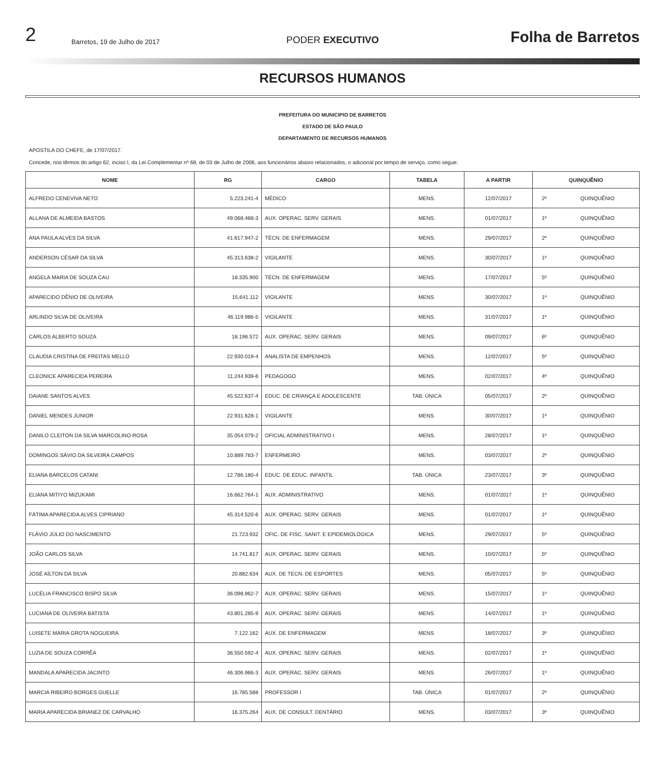2 Barretos, 19 de Julho de 2017 PODER EXECUTIVO Folha de Barretos
RECURSOS HUMANOS
PREFEITURA DO MUNICIPIO DE BARRETOS
ESTADO DE SÃO PAULO
DEPARTAMENTO DE RECURSOS HUMANOS
APOSTILA DO CHEFE, de 17/07/2017.
Concede, nos têrmos do artigo 62, inciso I, da Lei Complementar nº 68, de 03 de Julho de 2006, aos funcionários abaixo relacionados, o adicional por tempo de serviço, como segue:
| NOME | RG | CARGO | TABELA | A PARTIR | QUINQUÊNIO | |
| --- | --- | --- | --- | --- | --- | --- |
| ALFREDO CENEVIVA NETO | 5.223.241-4 | MÉDICO | MENS. | 12/07/2017 | 2º | QUINQUÊNIO |
| ALLANA DE ALMEIDA BASTOS | 49.068.468-3 | AUX. OPERAC. SERV. GERAIS | MENS. | 01/07/2017 | 1º | QUINQUÊNIO |
| ANA PAULA ALVES DA SILVA | 41.617.947-2 | TÉCN. DE ENFERMAGEM | MENS. | 29/07/2017 | 2º | QUINQUÊNIO |
| ANDERSON CÉSAR DA SILVA | 45.313.638-2 | VIGILANTE | MENS. | 30/07/2017 | 1º | QUINQUÊNIO |
| ANGELA MARIA DE SOUZA CAU | 18.335.900 | TÉCN. DE ENFERMAGEM | MENS. | 17/07/2017 | 5º | QUINQUÊNIO |
| APARECIDO DÊNIO DE OLIVEIRA | 15.641.112 | VIGILANTE | MENS. | 30/07/2017 | 1º | QUINQUÊNIO |
| ARLINDO SILVA DE OLIVEIRA | 46.119.986-5 | VIGILANTE | MENS. | 31/07/2017 | 1º | QUINQUÊNIO |
| CARLOS ALBERTO SOUZA | 18.196.572 | AUX. OPERAC. SERV. GERAIS | MENS. | 09/07/2017 | 6º | QUINQUÊNIO |
| CLAUDIA CRISTINA DE FREITAS MELLO | 22.930.019-4 | ANALISTA DE EMPENHOS | MENS. | 12/07/2017 | 5º | QUINQUÊNIO |
| CLEONICE APARECIDA PEREIRA | 11.244.939-6 | PEDAGOGO | MENS. | 02/07/2017 | 4º | QUINQUÊNIO |
| DAIANE SANTOS ALVES | 45.522.637-4 | EDUC. DE CRIANÇA E ADOLESCENTE | TAB. ÚNICA | 05/07/2017 | 2º | QUINQUÊNIO |
| DANIEL MENDES JUNIOR | 22.931.628-1 | VIGILANTE | MENS. | 30/07/2017 | 1º | QUINQUÊNIO |
| DANILO CLEITON DA SILVA MARCOLINO ROSA | 35.054.079-2 | OFICIAL ADMINISTRATIVO I | MENS. | 28/07/2017 | 1º | QUINQUÊNIO |
| DOMINGOS SÁVIO DA SILVEIRA CAMPOS | 10.889.783-7 | ENFERMEIRO | MENS. | 03/07/2017 | 2º | QUINQUÊNIO |
| ELIANA BARCELOS CATANI | 12.786.180-4 | EDUC. DE EDUC. INFANTIL | TAB. ÚNICA | 23/07/2017 | 3º | QUINQUÊNIO |
| ELIANA MITIYO MIZUKAMI | 16.662.764-1 | AUX. ADMINISTRATIVO | MENS. | 01/07/2017 | 1º | QUINQUÊNIO |
| FÁTIMA APARECIDA ALVES CIPRIANO | 45.314.520-6 | AUX. OPERAC. SERV. GERAIS | MENS. | 01/07/2017 | 1º | QUINQUÊNIO |
| FLÁVIO JÚLIO DO NASCIMENTO | 21.723.932 | OFIC. DE FISC. SANIT. E EPIDEMIOLÓGICA | MENS. | 29/07/2017 | 5º | QUINQUÊNIO |
| JOÃO CARLOS SILVA | 14.741.817 | AUX. OPERAC. SERV. GERAIS | MENS. | 10/07/2017 | 5º | QUINQUÊNIO |
| JOSÉ AÍLTON DA SILVA | 20.882.634 | AUX. DE TECN. DE ESPORTES | MENS. | 05/07/2017 | 5º | QUINQUÊNIO |
| LUCÉLIA FRANCISCO BISPO SILVA | 36.098.962-7 | AUX. OPERAC. SERV. GERAIS | MENS. | 15/07/2017 | 1º | QUINQUÊNIO |
| LUCIANA DE OLIVEIRA BATISTA | 43.801.285-9 | AUX. OPERAC. SERV. GERAIS | MENS. | 14/07/2017 | 1º | QUINQUÊNIO |
| LUISETE MARIA GROTA NOGUEIRA | 7.122.162 | AUX. DE ENFERMAGEM | MENS. | 18/07/2017 | 3º | QUINQUÊNIO |
| LUZIA DE SOUZA CORRÊA | 36.550.592-4 | AUX. OPERAC. SERV. GERAIS | MENS. | 02/07/2017 | 1º | QUINQUÊNIO |
| MANDALA APARECIDA JACINTO | 46.306.966-3 | AUX. OPERAC. SERV. GERAIS | MENS. | 26/07/2017 | 1º | QUINQUÊNIO |
| MARCIA RIBEIRO BORGES GUELLE | 16.785.588 | PROFESSOR I | TAB. ÚNICA | 01/07/2017 | 2º | QUINQUÊNIO |
| MARIA APARECIDA BRIANEZ DE CARVALHO | 16.375.264 | AUX. DE CONSULT. DENTÁRIO | MENS. | 03/07/2017 | 3º | QUINQUÊNIO |